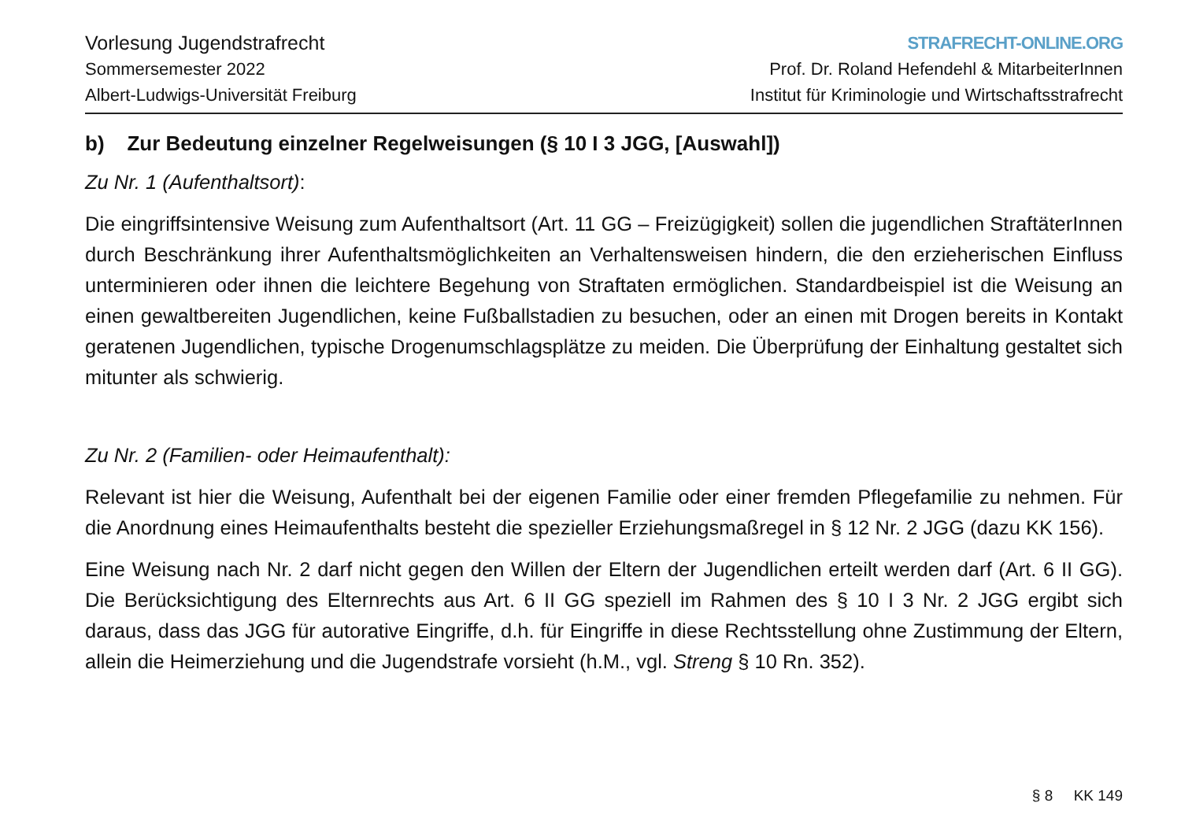Vorlesung Jugendstrafrecht
Sommersemester 2022
Albert-Ludwigs-Universität Freiburg
STRAFRECHT-ONLINE.ORG
Prof. Dr. Roland Hefendehl & MitarbeiterInnen
Institut für Kriminologie und Wirtschaftsstrafrecht
b) Zur Bedeutung einzelner Regelweisungen (§ 10 I 3 JGG, [Auswahl])
Zu Nr. 1 (Aufenthaltsort):
Die eingriffsintensive Weisung zum Aufenthaltsort (Art. 11 GG – Freizügigkeit) sollen die jugendlichen StraftäterInnen durch Beschränkung ihrer Aufenthaltsmöglichkeiten an Verhaltensweisen hindern, die den erzieherischen Einfluss unterminieren oder ihnen die leichtere Begehung von Straftaten ermöglichen. Standardbeispiel ist die Weisung an einen gewaltbereiten Jugendlichen, keine Fußballstadien zu besuchen, oder an einen mit Drogen bereits in Kontakt geratenen Jugendlichen, typische Drogenumschlagsplätze zu meiden. Die Überprüfung der Einhaltung gestaltet sich mitunter als schwierig.
Zu Nr. 2 (Familien- oder Heimaufenthalt):
Relevant ist hier die Weisung, Aufenthalt bei der eigenen Familie oder einer fremden Pflegefamilie zu nehmen. Für die Anordnung eines Heimaufenthalts besteht die spezieller Erziehungsmaßregel in § 12 Nr. 2 JGG (dazu KK 156).
Eine Weisung nach Nr. 2 darf nicht gegen den Willen der Eltern der Jugendlichen erteilt werden darf (Art. 6 II GG). Die Berücksichtigung des Elternrechts aus Art. 6 II GG speziell im Rahmen des § 10 I 3 Nr. 2 JGG ergibt sich daraus, dass das JGG für autorative Eingriffe, d.h. für Eingriffe in diese Rechtsstellung ohne Zustimmung der Eltern, allein die Heimerziehung und die Jugendstrafe vorsieht (h.M., vgl. Streng § 10 Rn. 352).
§ 8 KK 149